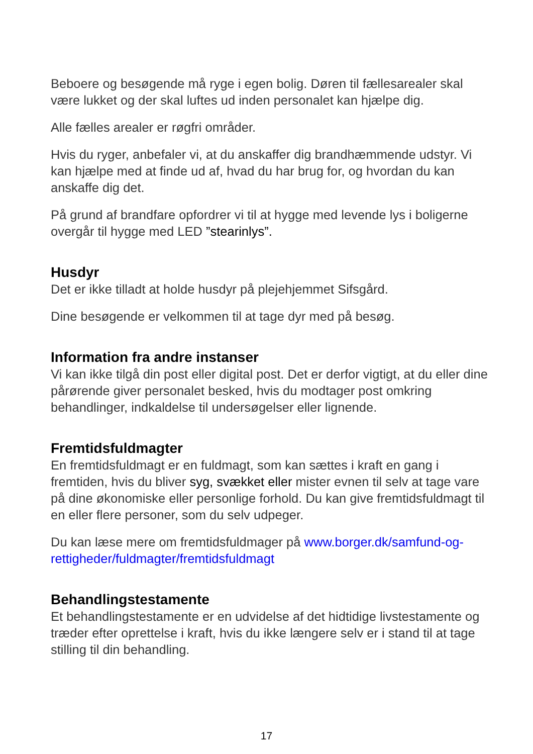Beboere og besøgende må ryge i egen bolig. Døren til fællesarealer skal være lukket og der skal luftes ud inden personalet kan hjælpe dig.
Alle fælles arealer er røgfri områder.
Hvis du ryger, anbefaler vi, at du anskaffer dig brandhæmmende udstyr. Vi kan hjælpe med at finde ud af, hvad du har brug for, og hvordan du kan anskaffe dig det.
På grund af brandfare opfordrer vi til at hygge med levende lys i boligerne overgår til hygge med LED ”stearinlys”.
Husdyr
Det er ikke tilladt at holde husdyr på plejehjemmet Sifsgård.
Dine besøgende er velkommen til at tage dyr med på besøg.
Information fra andre instanser
Vi kan ikke tilgå din post eller digital post. Det er derfor vigtigt, at du eller dine pårørende giver personalet besked, hvis du modtager post omkring behandlinger, indkaldelse til undersøgelser eller lignende.
Fremtidsfuldmagter
En fremtidsfuldmagt er en fuldmagt, som kan sættes i kraft en gang i fremtiden, hvis du bliver syg, svækket eller mister evnen til selv at tage vare på dine økonomiske eller personlige forhold. Du kan give fremtidsfuldmagt til en eller flere personer, som du selv udpeger.
Du kan læse mere om fremtidsfuldmager på www.borger.dk/samfund-og-rettigheder/fuldmagter/fremtidsfuldmagt
Behandlingstestamente
Et behandlingstestamente er en udvidelse af det hidtidige livstestamente og træder efter oprettelse i kraft, hvis du ikke længere selv er i stand til at tage stilling til din behandling.
17